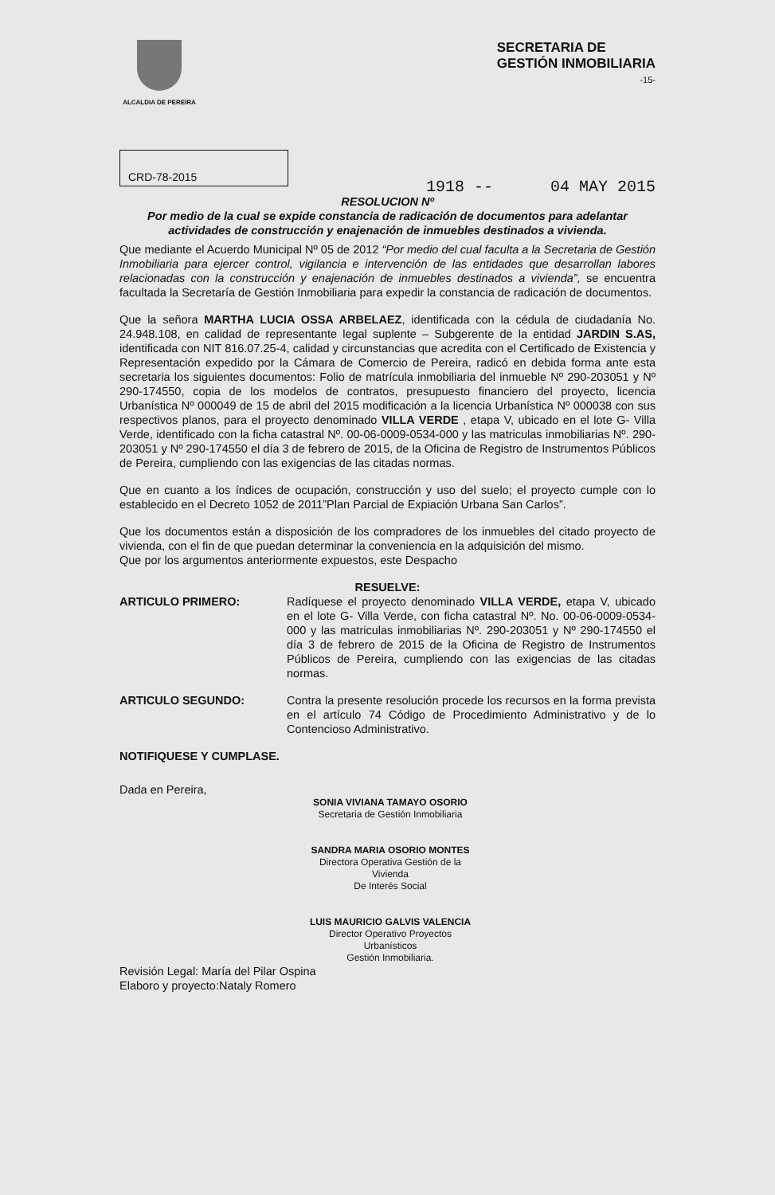ALCALDIA DE PEREIRA
SECRETARIA DE
GESTIÓN INMOBILIARIA
-15-
CRD-78-2015
1918 -- 04 MAY 2015
RESOLUCION Nº
Por medio de la cual se expide constancia de radicación de documentos para adelantar actividades de construcción y enajenación de inmuebles destinados a vivienda.
Que mediante el Acuerdo Municipal Nº 05 de 2012 “Por medio del cual faculta a la Secretaria de Gestión Inmobiliaria para ejercer control, vigilancia e intervención de las entidades que desarrollan labores relacionadas con la construcción y enajenación de inmuebles destinados a vivienda”, se encuentra facultada la Secretaría de Gestión Inmobiliaria para expedir la constancia de radicación de documentos.
Que la señora MARTHA LUCIA OSSA ARBELAEZ, identificada con la cédula de ciudadanía No. 24.948.108, en calidad de representante legal suplente – Subgerente de la entidad JARDIN S.AS, identificada con NIT 816.07.25-4, calidad y circunstancias que acredita con el Certificado de Existencia y Representación expedido por la Cámara de Comercio de Pereira, radicó en debida forma ante esta secretaria los siguientes documentos: Folio de matrícula inmobiliaria del inmueble Nº 290-203051 y Nº 290-174550, copia de los modelos de contratos, presupuesto financiero del proyecto, licencia Urbanística Nº 000049 de 15 de abril del 2015 modificación a la licencia Urbanística Nº 000038 con sus respectivos planos, para el proyecto denominado VILLA VERDE , etapa V, ubicado en el lote G- Villa Verde, identificado con la ficha catastral Nº. 00-06-0009-0534-000 y las matriculas inmobiliarias Nº. 290-203051 y Nº 290-174550 el día 3 de febrero de 2015, de la Oficina de Registro de Instrumentos Públicos de Pereira, cumpliendo con las exigencias de las citadas normas.
Que en cuanto a los índices de ocupación, construcción y uso del suelo; el proyecto cumple con lo establecido en el Decreto 1052 de 2011”Plan Parcial de Expiación Urbana San Carlos”.
Que los documentos están a disposición de los compradores de los inmuebles del citado proyecto de vivienda, con el fin de que puedan determinar la conveniencia en la adquisición del mismo.
Que por los argumentos anteriormente expuestos, este Despacho
RESUELVE:
ARTICULO PRIMERO: Radíquese el proyecto denominado VILLA VERDE, etapa V, ubicado en el lote G- Villa Verde, con ficha catastral Nº. No. 00-06-0009-0534-000 y las matriculas inmobiliarias Nº. 290-203051 y Nº 290-174550 el día 3 de febrero de 2015 de la Oficina de Registro de Instrumentos Públicos de Pereira, cumpliendo con las exigencias de las citadas normas.
ARTICULO SEGUNDO: Contra la presente resolución procede los recursos en la forma prevista en el artículo 74 Código de Procedimiento Administrativo y de lo Contencioso Administrativo.
NOTIFIQUESE Y CUMPLASE.
Dada en Pereira,
SONIA VIVIANA TAMAYO OSORIO
Secretaria de Gestión Inmobiliaria
SANDRA MARIA OSORIO MONTES
Directora Operativa Gestión de la Vivienda
De Interés Social
LUIS MAURICIO GALVIS VALENCIA
Director Operativo Proyectos Urbanísticos
Gestión Inmobiliaria.
Revisión Legal: María del Pilar Ospina
Elaboro y proyecto:Nataly Romero